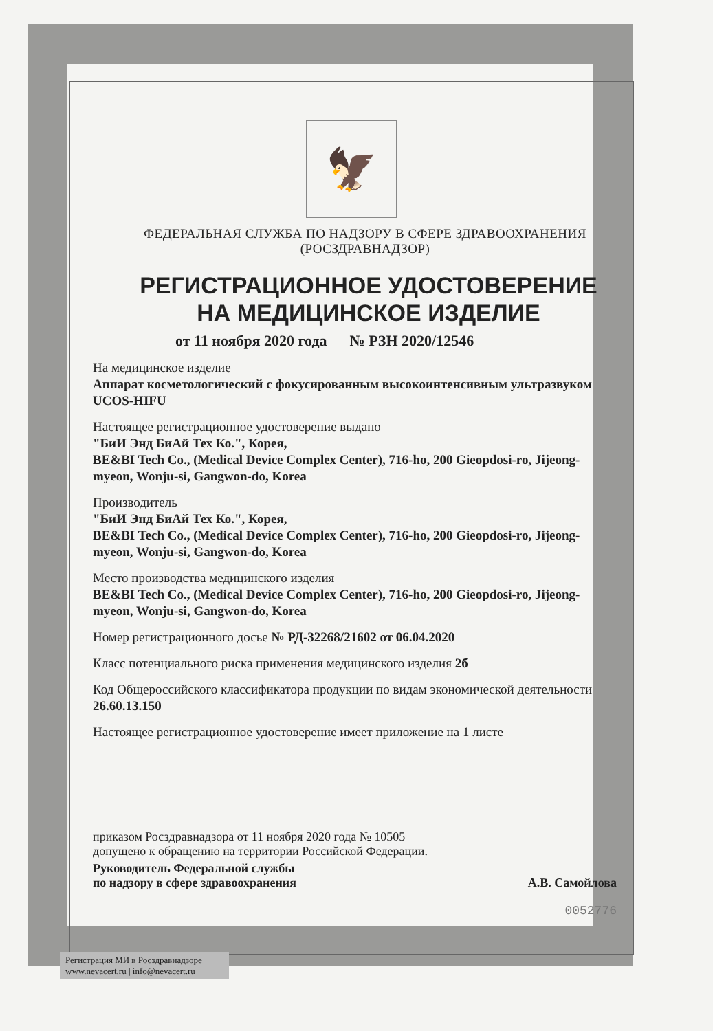🦅
ФЕДЕРАЛЬНАЯ СЛУЖБА ПО НАДЗОРУ В СФЕРЕ ЗДРАВООХРАНЕНИЯ
(РОСЗДРАВНАДЗОР)
РЕГИСТРАЦИОННОЕ УДОСТОВЕРЕНИЕ
НА МЕДИЦИНСКОЕ ИЗДЕЛИЕ
от 11 ноября 2020 года № РЗН 2020/12546
На медицинское изделие
Аппарат косметологический с фокусированным высокоинтенсивным ультразвуком UCOS-HIFU
Настоящее регистрационное удостоверение выдано
"БиИ Энд БиАй Тех Ко.", Корея,
BE&BI Tech Co., (Medical Device Complex Center), 716-ho, 200 Gieopdosi-ro, Jijeong-myeon, Wonju-si, Gangwon-do, Korea
Производитель
"БиИ Энд БиАй Тех Ко.", Корея,
BE&BI Tech Co., (Medical Device Complex Center), 716-ho, 200 Gieopdosi-ro, Jijeong-myeon, Wonju-si, Gangwon-do, Korea
Место производства медицинского изделия
BE&BI Tech Co., (Medical Device Complex Center), 716-ho, 200 Gieopdosi-ro, Jijeong-myeon, Wonju-si, Gangwon-do, Korea
Номер регистрационного досье № РД-32268/21602 от 06.04.2020
Класс потенциального риска применения медицинского изделия 2б
Код Общероссийского классификатора продукции по видам экономической деятельности 26.60.13.150
Настоящее регистрационное удостоверение имеет приложение на 1 листе
приказом Росздравнадзора от 11 ноября 2020 года № 10505
допущено к обращению на территории Российской Федерации.
Руководитель Федеральной службы
по надзору в сфере здравоохранения А.В. Самойлова
0052776
Регистрация МИ в Росздравнадзоре
www.nevacert.ru | info@nevacert.ru